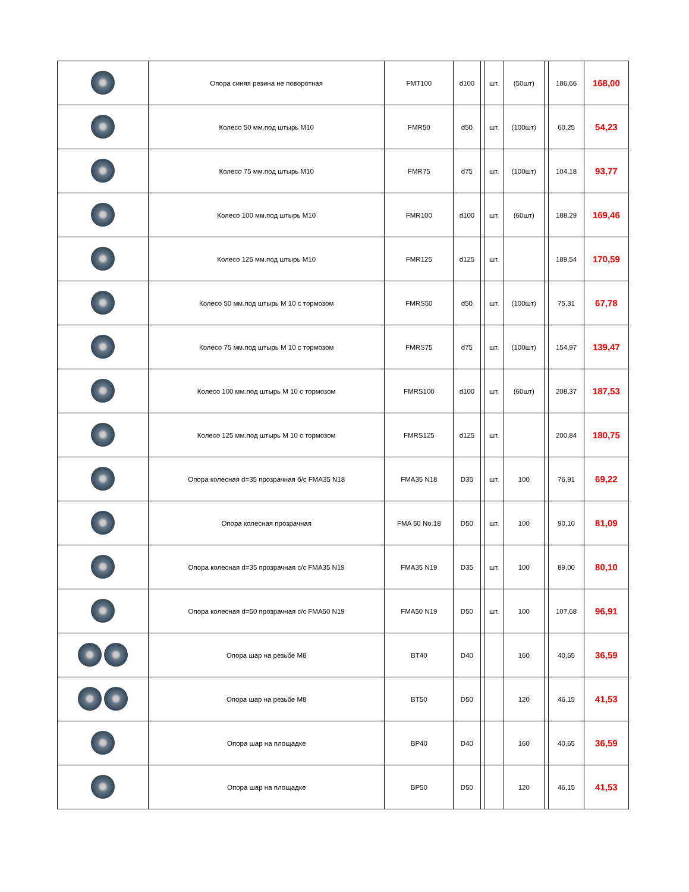| | Опора синяя резина не поворотная | FMT100 | d100 | | шт. | (50шт) | | 186,66 | 168,00 |
| | Колесо 50 мм.под штырь M10 | FMR50 | d50 | | шт. | (100шт) | | 60,25 | 54,23 |
| | Колесо 75 мм.под штырь M10 | FMR75 | d75 | | шт. | (100шт) | | 104,18 | 93,77 |
| | Колесо 100 мм.под штырь M10 | FMR100 | d100 | | шт. | (60шт) | | 188,29 | 169,46 |
| | Колесо 125 мм.под штырь M10 | FMR125 | d125 | | шт. | | | 189,54 | 170,59 |
| | Колесо 50 мм.под штырь M 10 с тормозом | FMRS50 | d50 | | шт. | (100шт) | | 75,31 | 67,78 |
| | Колесо 75 мм.под штырь M 10 с тормозом | FMRS75 | d75 | | шт. | (100шт) | | 154,97 | 139,47 |
| | Колесо 100 мм.под штырь M 10 с тормозом | FMRS100 | d100 | | шт. | (60шт) | | 208,37 | 187,53 |
| | Колесо 125 мм.под штырь M 10 с тормозом | FMRS125 | d125 | | шт. | | | 200,84 | 180,75 |
| | Опора колесная d=35 прозрачная б/с FMA35 N18 | FMA35 N18 | D35 | | шт. | 100 | | 76,91 | 69,22 |
| | Опора колесная прозрачная | FMA 50 No.18 | D50 | | шт. | 100 | | 90,10 | 81,09 |
| | Опора колесная d=35 прозрачная с/с FMA35 N19 | FMA35 N19 | D35 | | шт. | 100 | | 89,00 | 80,10 |
| | Опора колесная d=50 прозрачная с/с FMA50 N19 | FMA50 N19 | D50 | | шт. | 100 | | 107,68 | 96,91 |
| | Опора шар на резьбе M8 | BT40 | D40 | | | 160 | | 40,65 | 36,59 |
| | Опора шар на резьбе M8 | BT50 | D50 | | | 120 | | 46,15 | 41,53 |
| | Опора шар на площадке | BP40 | D40 | | | 160 | | 40,65 | 36,59 |
| | Опора шар на площадке | BP50 | D50 | | | 120 | | 46,15 | 41,53 |